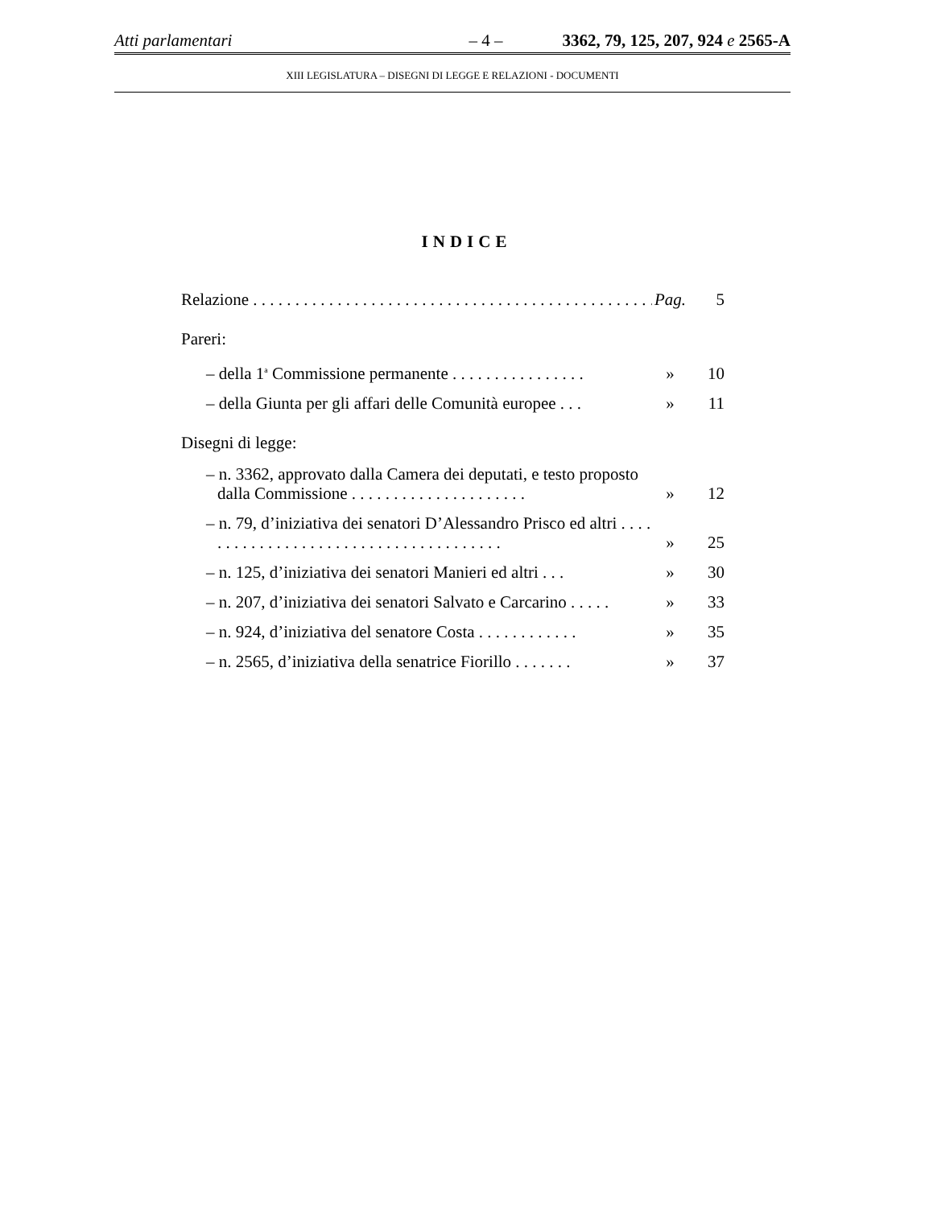Atti parlamentari – 4 – 3362, 79, 125, 207, 924 e 2565-A
XIII LEGISLATURA – DISEGNI DI LEGGE E RELAZIONI - DOCUMENTI
INDICE
Relazione . . . . . . . . . . . . . . . . . . . . . . . . . . . . . . . . . . . . . . . . . . . . . . . . Pag. 5
Pareri:
– della 1<sup>a</sup> Commissione permanente . . . . . . . . . . . . . . . . » 10
– della Giunta per gli affari delle Comunità europee . . . » 11
Disegni di legge:
– n. 3362, approvato dalla Camera dei deputati, e testo proposto dalla Commissione . . . . . . . . . . . . . . . . . . . . . » 12
– n. 79, d’iniziativa dei senatori D’Alessandro Prisco ed altri . . . . . . . . . . . . . . . . . . . . . . . . . . . . . . . . . . . . . . » 25
– n. 125, d’iniziativa dei senatori Manieri ed altri . . . » 30
– n. 207, d’iniziativa dei senatori Salvato e Carcarino . . . . . » 33
– n. 924, d’iniziativa del senatore Costa . . . . . . . . . . . . » 35
– n. 2565, d’iniziativa della senatrice Fiorillo . . . . . . . » 37